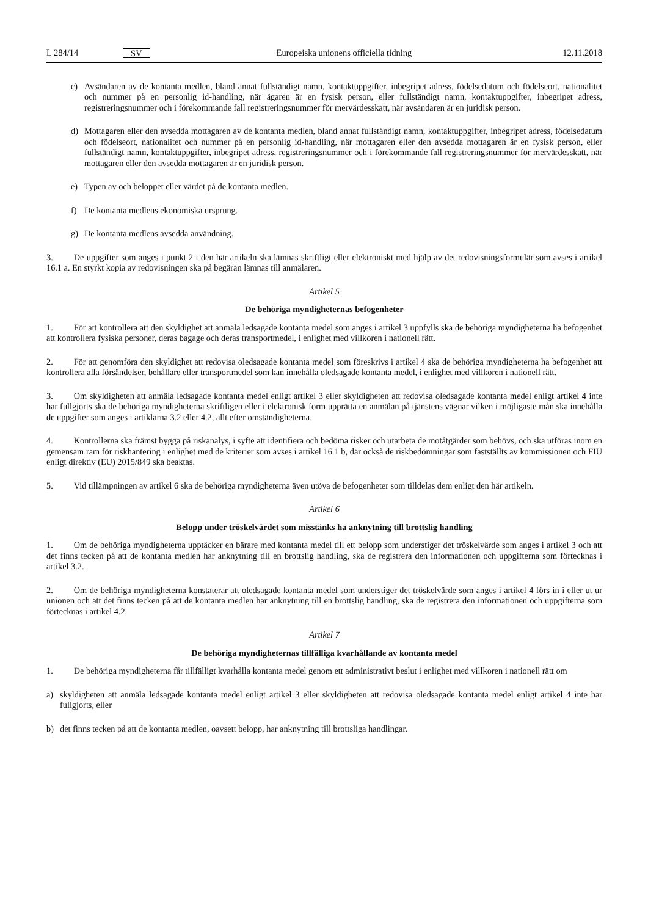L 284/14 SV Europeiska unionens officiella tidning 12.11.2018
c) Avsändaren av de kontanta medlen, bland annat fullständigt namn, kontaktuppgifter, inbegripet adress, födelsedatum och födelseort, nationalitet och nummer på en personlig id-handling, när ägaren är en fysisk person, eller fullständigt namn, kontaktuppgifter, inbegripet adress, registreringsnummer och i förekommande fall registreringsnummer för mervärdesskatt, när avsändaren är en juridisk person.
d) Mottagaren eller den avsedda mottagaren av de kontanta medlen, bland annat fullständigt namn, kontaktuppgifter, inbegripet adress, födelsedatum och födelseort, nationalitet och nummer på en personlig id-handling, när mottagaren eller den avsedda mottagaren är en fysisk person, eller fullständigt namn, kontaktuppgifter, inbegripet adress, registreringsnummer och i förekommande fall registreringsnummer för mervärdesskatt, när mottagaren eller den avsedda mottagaren är en juridisk person.
e) Typen av och beloppet eller värdet på de kontanta medlen.
f) De kontanta medlens ekonomiska ursprung.
g) De kontanta medlens avsedda användning.
3. De uppgifter som anges i punkt 2 i den här artikeln ska lämnas skriftligt eller elektroniskt med hjälp av det redovisningsformulär som avses i artikel 16.1 a. En styrkt kopia av redovisningen ska på begäran lämnas till anmälaren.
Artikel 5
De behöriga myndigheternas befogenheter
1. För att kontrollera att den skyldighet att anmäla ledsagade kontanta medel som anges i artikel 3 uppfylls ska de behöriga myndigheterna ha befogenhet att kontrollera fysiska personer, deras bagage och deras transportmedel, i enlighet med villkoren i nationell rätt.
2. För att genomföra den skyldighet att redovisa oledsagade kontanta medel som föreskrivs i artikel 4 ska de behöriga myndigheterna ha befogenhet att kontrollera alla försändelser, behållare eller transportmedel som kan innehålla oledsagade kontanta medel, i enlighet med villkoren i nationell rätt.
3. Om skyldigheten att anmäla ledsagade kontanta medel enligt artikel 3 eller skyldigheten att redovisa oledsagade kontanta medel enligt artikel 4 inte har fullgjorts ska de behöriga myndigheterna skriftligen eller i elektronisk form upprätta en anmälan på tjänstens vägnar vilken i möjligaste mån ska innehålla de uppgifter som anges i artiklarna 3.2 eller 4.2, allt efter omständigheterna.
4. Kontrollerna ska främst bygga på riskanalys, i syfte att identifiera och bedöma risker och utarbeta de motåtgärder som behövs, och ska utföras inom en gemensam ram för riskhantering i enlighet med de kriterier som avses i artikel 16.1 b, där också de riskbedömningar som fastställts av kommissionen och FIU enligt direktiv (EU) 2015/849 ska beaktas.
5. Vid tillämpningen av artikel 6 ska de behöriga myndigheterna även utöva de befogenheter som tilldelas dem enligt den här artikeln.
Artikel 6
Belopp under tröskelvärdet som misstänks ha anknytning till brottslig handling
1. Om de behöriga myndigheterna upptäcker en bärare med kontanta medel till ett belopp som understiger det tröskelvärde som anges i artikel 3 och att det finns tecken på att de kontanta medlen har anknytning till en brottslig handling, ska de registrera den informationen och uppgifterna som förtecknas i artikel 3.2.
2. Om de behöriga myndigheterna konstaterar att oledsagade kontanta medel som understiger det tröskelvärde som anges i artikel 4 förs in i eller ut ur unionen och att det finns tecken på att de kontanta medlen har anknytning till en brottslig handling, ska de registrera den informationen och uppgifterna som förtecknas i artikel 4.2.
Artikel 7
De behöriga myndigheternas tillfälliga kvarhållande av kontanta medel
1. De behöriga myndigheterna får tillfälligt kvarhålla kontanta medel genom ett administrativt beslut i enlighet med villkoren i nationell rätt om
a) skyldigheten att anmäla ledsagade kontanta medel enligt artikel 3 eller skyldigheten att redovisa oledsagade kontanta medel enligt artikel 4 inte har fullgjorts, eller
b) det finns tecken på att de kontanta medlen, oavsett belopp, har anknytning till brottsliga handlingar.